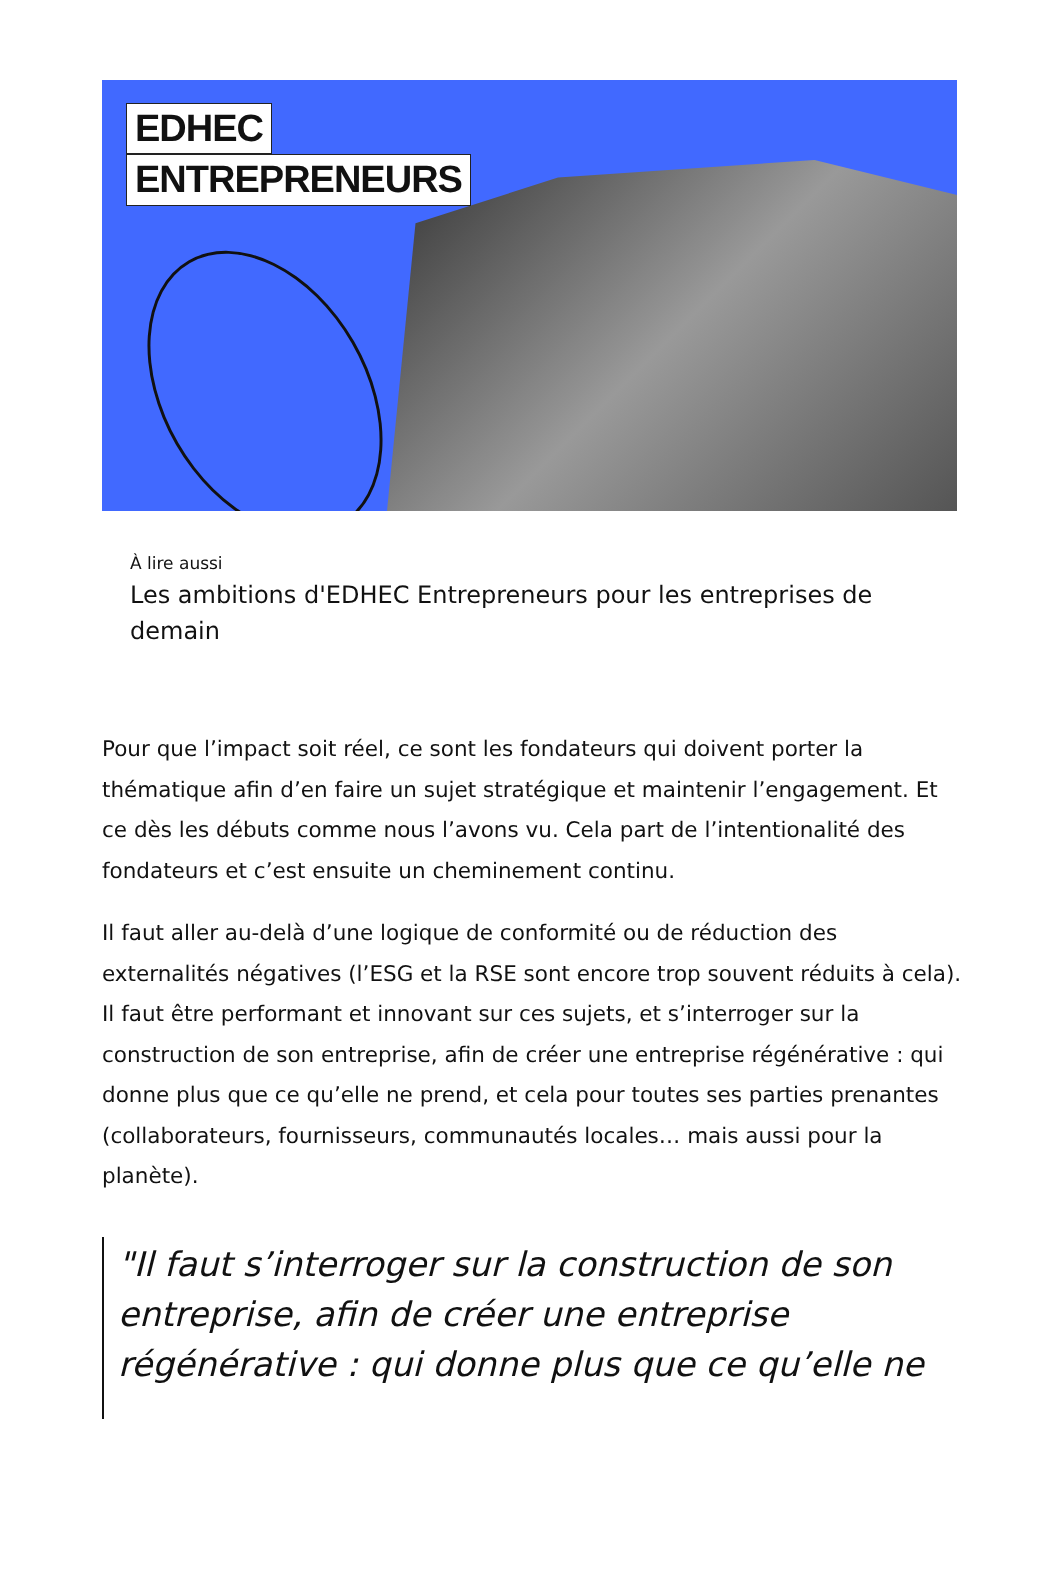EDHEC
ENTREPRENEURS
À lire aussi
Les ambitions d'EDHEC Entrepreneurs pour les entreprises de demain
Pour que l’impact soit réel, ce sont les fondateurs qui doivent porter la thématique afin d’en faire un sujet stratégique et maintenir l’engagement. Et ce dès les débuts comme nous l’avons vu. Cela part de l’intentionalité des fondateurs et c’est ensuite un cheminement continu.
Il faut aller au-delà d’une logique de conformité ou de réduction des externalités négatives (l’ESG et la RSE sont encore trop souvent réduits à cela). Il faut être performant et innovant sur ces sujets, et s’interroger sur la construction de son entreprise, afin de créer une entreprise régénérative : qui donne plus que ce qu’elle ne prend, et cela pour toutes ses parties prenantes (collaborateurs, fournisseurs, communautés locales… mais aussi pour la planète).
"Il faut s’interroger sur la construction de son entreprise, afin de créer une entreprise régénérative : qui donne plus que ce qu’elle ne